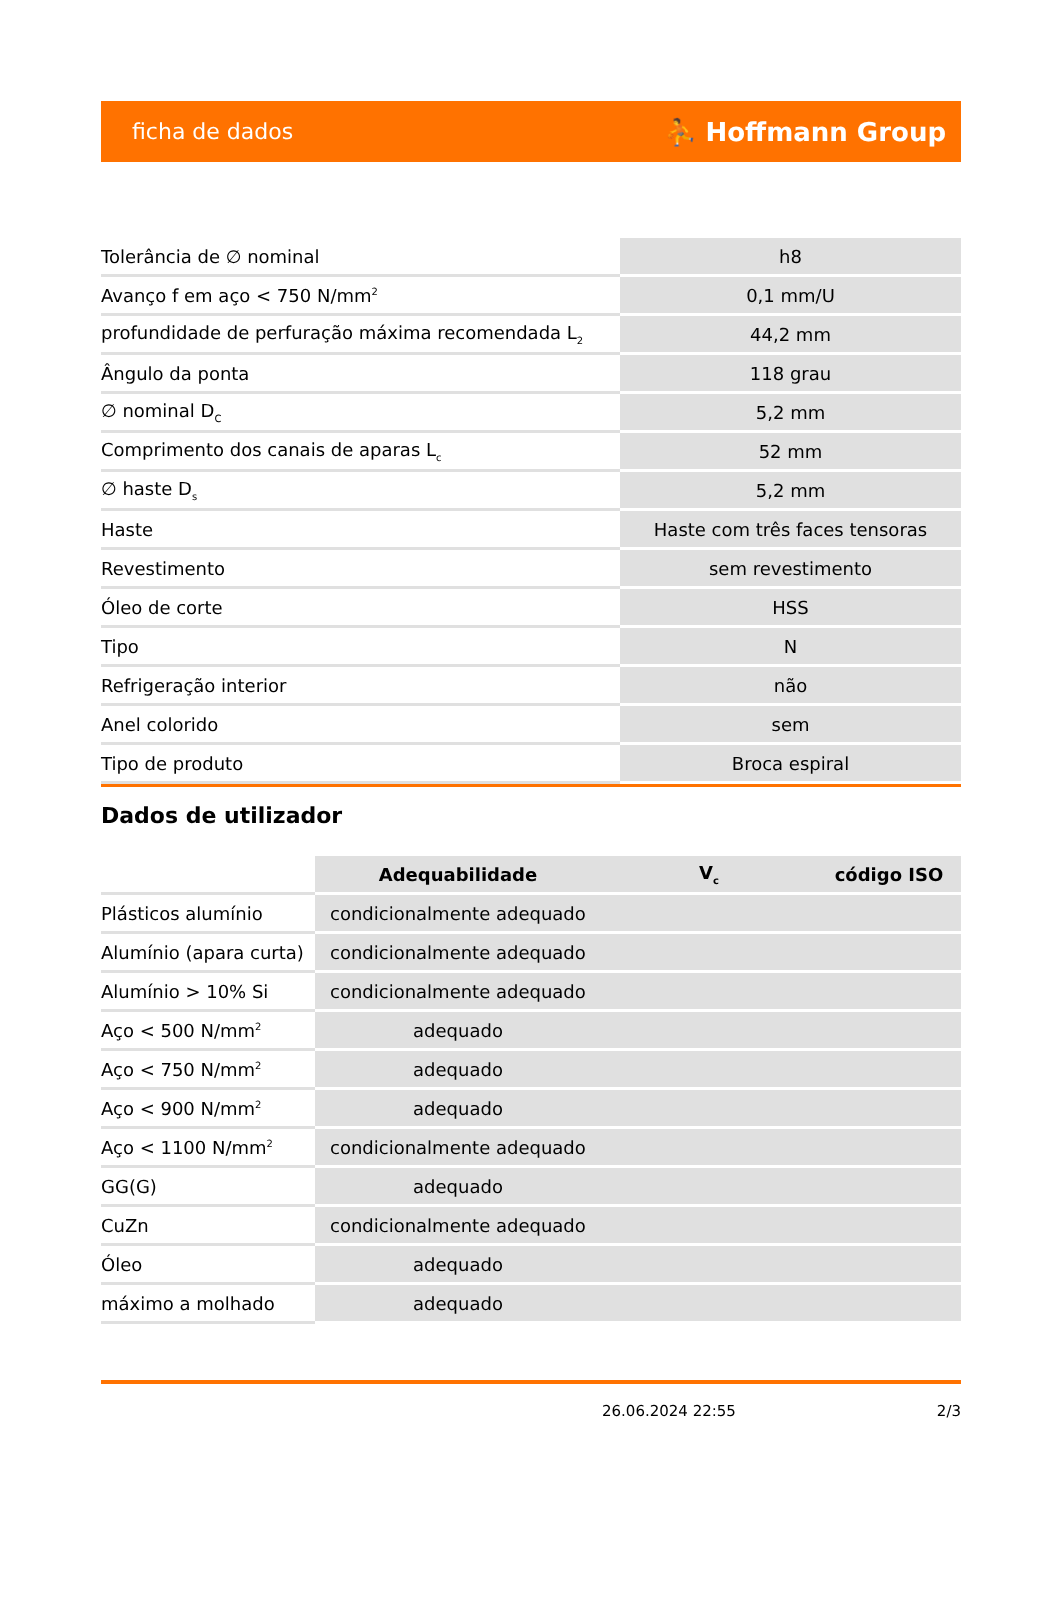ficha de dados ⛹ Hoffmann Group
| Tolerância de ∅ nominal | h8 |
| Avanço f em aço < 750 N/mm<sup>2</sup> | 0,1 mm/U |
| profundidade de perfuração máxima recomendada L<sub>2</sub> | 44,2 mm |
| Ângulo da ponta | 118 grau |
| ∅ nominal D<sub>C</sub> | 5,2 mm |
| Comprimento dos canais de aparas L<sub>c</sub> | 52 mm |
| ∅ haste D<sub>s</sub> | 5,2 mm |
| Haste | Haste com três faces tensoras |
| Revestimento | sem revestimento |
| Óleo de corte | HSS |
| Tipo | N |
| Refrigeração interior | não |
| Anel colorido | sem |
| Tipo de produto | Broca espiral |
Dados de utilizador
| | Adequabilidade | V<sub>c</sub> | código ISO |
| --- | --- | --- | --- |
| Plásticos alumínio | condicionalmente adequado | | |
| Alumínio (apara curta) | condicionalmente adequado | | |
| Alumínio > 10% Si | condicionalmente adequado | | |
| Aço < 500 N/mm<sup>2</sup> | adequado | | |
| Aço < 750 N/mm<sup>2</sup> | adequado | | |
| Aço < 900 N/mm<sup>2</sup> | adequado | | |
| Aço < 1100 N/mm<sup>2</sup> | condicionalmente adequado | | |
| GG(G) | adequado | | |
| CuZn | condicionalmente adequado | | |
| Óleo | adequado | | |
| máximo a molhado | adequado | | |
26.06.2024 22:55 2/3